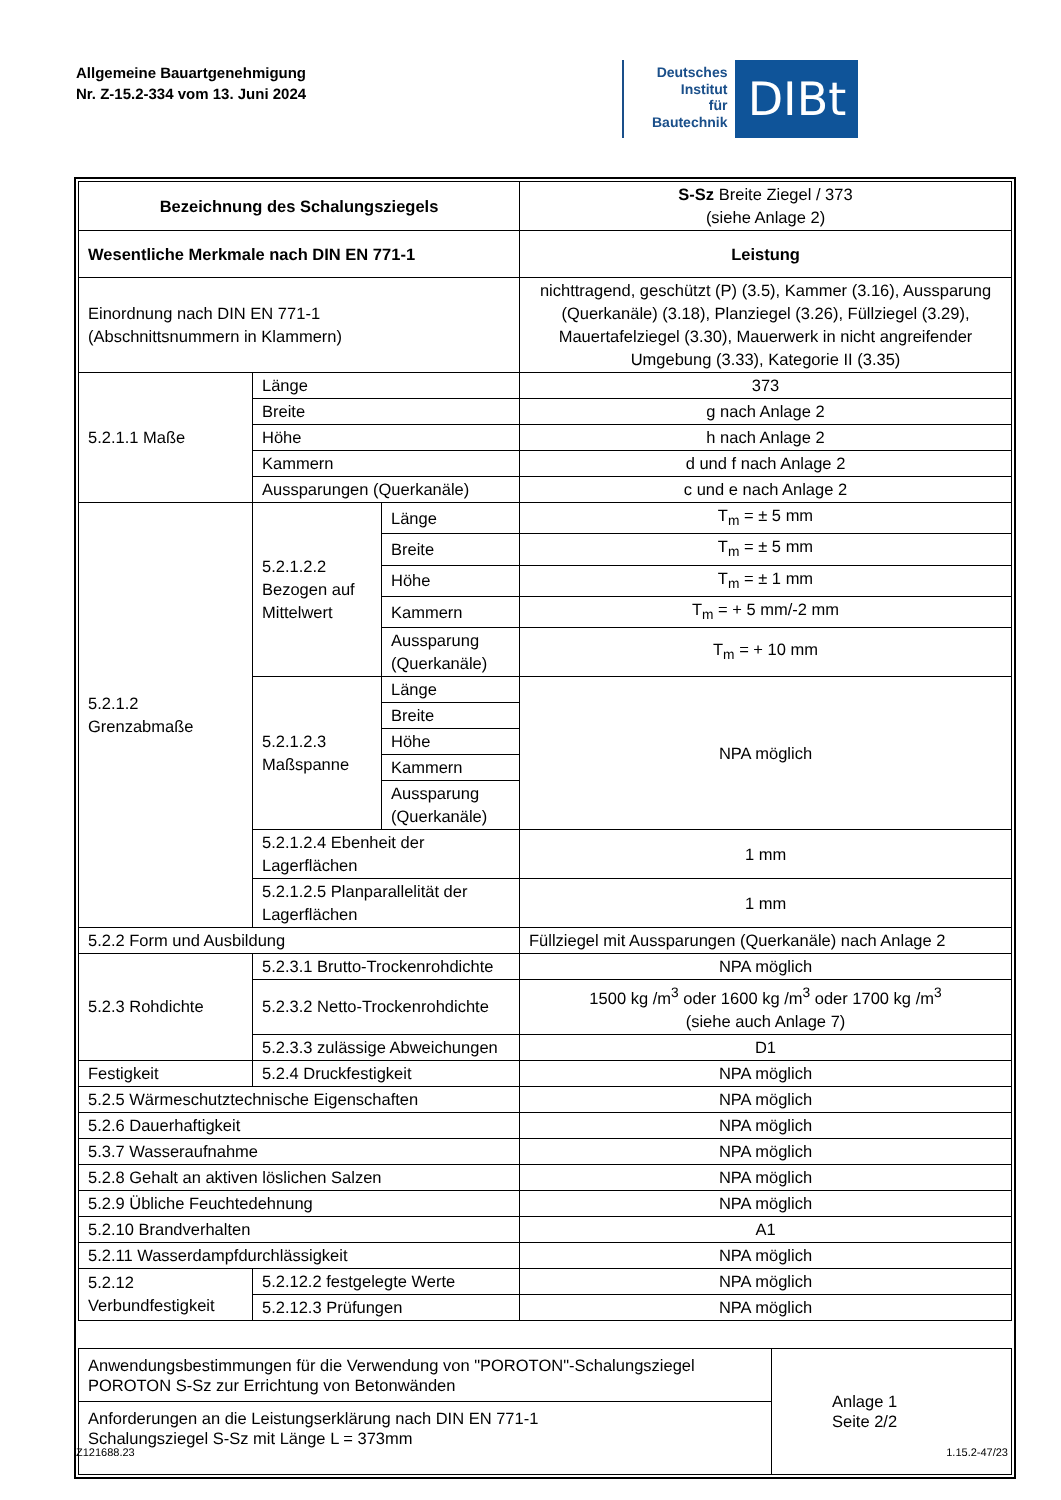Allgemeine Bauartgenehmigung
Nr. Z-15.2-334 vom 13. Juni 2024
Deutsches
Institut
für
Bautechnik
DIBt
| Bezeichnung des Schalungsziegels | | | S-Sz Breite Ziegel / 373 (siehe Anlage 2) |
| Wesentliche Merkmale nach DIN EN 771-1 | | | Leistung |
| Einordnung nach DIN EN 771-1 (Abschnittsnummern in Klammern) | | | nichttragend, geschützt (P) (3.5), Kammer (3.16), Aussparung (Querkanäle) (3.18), Planziegel (3.26), Füllziegel (3.29), Mauertafelziegel (3.30), Mauerwerk in nicht angreifender Umgebung (3.33), Kategorie II (3.35) |
| 5.2.1.1 Maße | Länge | | 373 |
| | Breite | | g nach Anlage 2 |
| | Höhe | | h nach Anlage 2 |
| | Kammern | | d und f nach Anlage 2 |
| | Aussparungen (Querkanäle) | | c und e nach Anlage 2 |
| 5.2.1.2 Grenzabmaße | 5.2.1.2.2 Bezogen auf Mittelwert | Länge | T<sub>m</sub> = ± 5 mm |
| | | Breite | T<sub>m</sub> = ± 5 mm |
| | | Höhe | T<sub>m</sub> = ± 1 mm |
| | | Kammern | T<sub>m</sub> = + 5 mm/-2 mm |
| | | Aussparung (Querkanäle) | T<sub>m</sub> = + 10 mm |
| | 5.2.1.2.3 Maßspanne | Länge | NPA möglich |
| | | Breite | |
| | | Höhe | |
| | | Kammern | |
| | | Aussparung (Querkanäle) | |
| | 5.2.1.2.4 Ebenheit der Lagerflächen | | 1 mm |
| | 5.2.1.2.5 Planparallelität der Lagerflächen | | 1 mm |
| 5.2.2 Form und Ausbildung | | | Füllziegel mit Aussparungen (Querkanäle) nach Anlage 2 |
| 5.2.3 Rohdichte | 5.2.3.1 Brutto-Trockenrohdichte | | NPA möglich |
| | 5.2.3.2 Netto-Trockenrohdichte | | 1500 kg /m<sup>3</sup> oder 1600 kg /m<sup>3</sup> oder 1700 kg /m<sup>3</sup> (siehe auch Anlage 7) |
| | 5.2.3.3 zulässige Abweichungen | | D1 |
| Festigkeit | 5.2.4 Druckfestigkeit | | NPA möglich |
| 5.2.5 Wärmeschutztechnische Eigenschaften | | | NPA möglich |
| 5.2.6 Dauerhaftigkeit | | | NPA möglich |
| 5.3.7 Wasseraufnahme | | | NPA möglich |
| 5.2.8 Gehalt an aktiven löslichen Salzen | | | NPA möglich |
| 5.2.9 Übliche Feuchtedehnung | | | NPA möglich |
| 5.2.10 Brandverhalten | | | A1 |
| 5.2.11 Wasserdampfdurchlässigkeit | | | NPA möglich |
| 5.2.12 Verbundfestigkeit | 5.2.12.2 festgelegte Werte | | NPA möglich |
| | 5.2.12.3 Prüfungen | | NPA möglich |
| Anwendungsbestimmungen für die Verwendung von "POROTON"-Schalungsziegel POROTON S-Sz zur Errichtung von Betonwänden | Anlage 1 Seite 2/2 |
| Anforderungen an die Leistungserklärung nach DIN EN 771-1 Schalungsziegel S-Sz mit Länge L = 373mm | |
Z121688.23 1.15.2-47/23